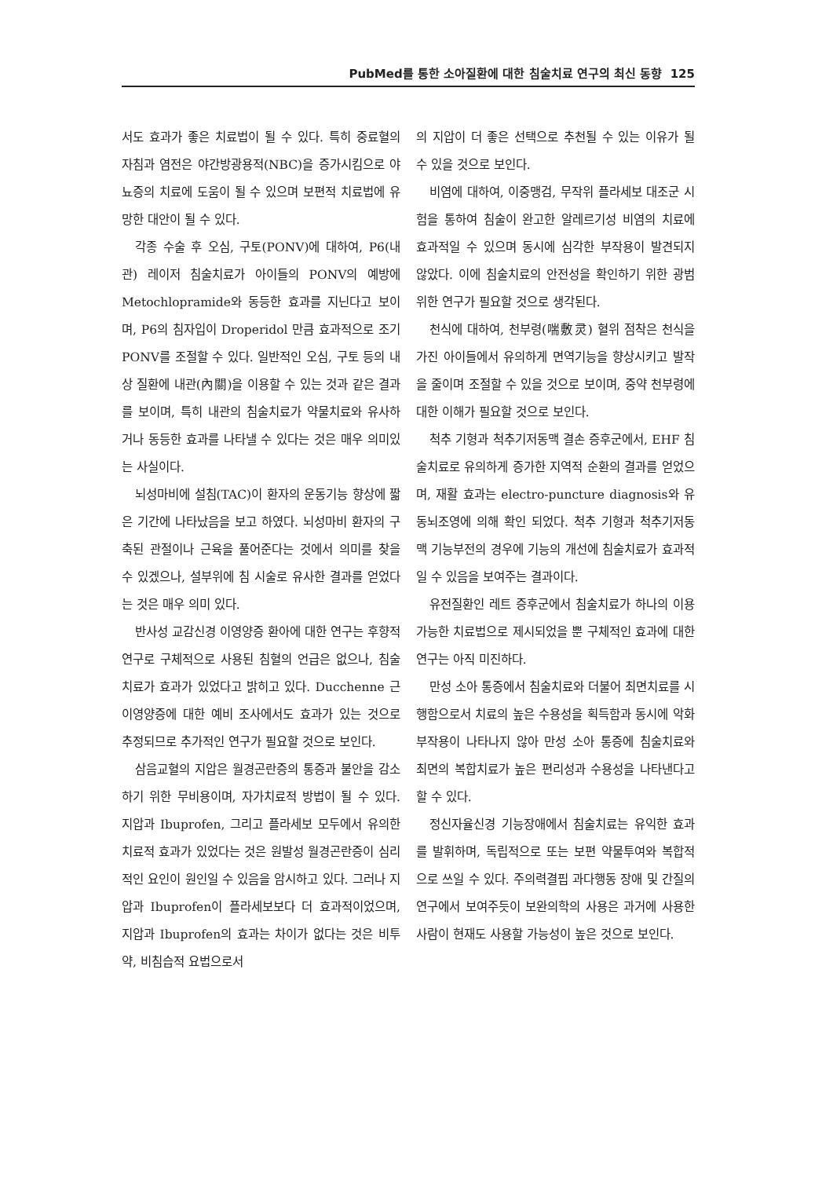PubMed를 통한 소아질환에 대한 침술치료 연구의 최신 동향 125
서도 효과가 좋은 치료법이 될 수 있다. 특히 중료혈의 자침과 염전은 야간방광용적(NBC)을 증가시킴으로 야뇨증의 치료에 도움이 될 수 있으며 보편적 치료법에 유망한 대안이 될 수 있다.
각종 수술 후 오심, 구토(PONV)에 대하여, P6(내관) 레이저 침술치료가 아이들의 PONV의 예방에 Metochlopramide와 동등한 효과를 지닌다고 보이며, P6의 침자입이 Droperidol 만큼 효과적으로 조기 PONV를 조절할 수 있다. 일반적인 오심, 구토 등의 내상 질환에 내관(內關)을 이용할 수 있는 것과 같은 결과를 보이며, 특히 내관의 침술치료가 약물치료와 유사하거나 동등한 효과를 나타낼 수 있다는 것은 매우 의미있는 사실이다.
뇌성마비에 설침(TAC)이 환자의 운동기능 향상에 짧은 기간에 나타났음을 보고 하였다. 뇌성마비 환자의 구축된 관절이나 근육을 풀어준다는 것에서 의미를 찾을 수 있겠으나, 설부위에 침 시술로 유사한 결과를 얻었다는 것은 매우 의미 있다.
반사성 교감신경 이영양증 환아에 대한 연구는 후향적 연구로 구체적으로 사용된 침혈의 언급은 없으나, 침술치료가 효과가 있었다고 밝히고 있다. Ducchenne 근이영양증에 대한 예비 조사에서도 효과가 있는 것으로 추정되므로 추가적인 연구가 필요할 것으로 보인다.
삼음교혈의 지압은 월경곤란증의 통증과 불안을 감소하기 위한 무비용이며, 자가치료적 방법이 될 수 있다. 지압과 Ibuprofen, 그리고 플라세보 모두에서 유의한 치료적 효과가 있었다는 것은 원발성 월경곤란증이 심리적인 요인이 원인일 수 있음을 암시하고 있다. 그러나 지압과 Ibuprofen이 플라세보보다 더 효과적이었으며, 지압과 Ibuprofen의 효과는 차이가 없다는 것은 비투약, 비침습적 요법으로서
의 지압이 더 좋은 선택으로 추천될 수 있는 이유가 될 수 있을 것으로 보인다.
비염에 대하여, 이중맹검, 무작위 플라세보 대조군 시험을 통하여 침술이 완고한 알레르기성 비염의 치료에 효과적일 수 있으며 동시에 심각한 부작용이 발견되지 않았다. 이에 침술치료의 안전성을 확인하기 위한 광범위한 연구가 필요할 것으로 생각된다.
천식에 대하여, 천부령(喘敷灵) 혈위 점착은 천식을 가진 아이들에서 유의하게 면역기능을 향상시키고 발작을 줄이며 조절할 수 있을 것으로 보이며, 중약 천부령에 대한 이해가 필요할 것으로 보인다.
척추 기형과 척추기저동맥 결손 증후군에서, EHF 침술치료로 유의하게 증가한 지역적 순환의 결과를 얻었으며, 재활 효과는 electro-puncture diagnosis와 유동뇌조영에 의해 확인 되었다. 척추 기형과 척추기저동맥 기능부전의 경우에 기능의 개선에 침술치료가 효과적일 수 있음을 보여주는 결과이다.
유전질환인 레트 증후군에서 침술치료가 하나의 이용 가능한 치료법으로 제시되었을 뿐 구체적인 효과에 대한 연구는 아직 미진하다.
만성 소아 통증에서 침술치료와 더불어 최면치료를 시행함으로서 치료의 높은 수용성을 획득함과 동시에 악화 부작용이 나타나지 않아 만성 소아 통증에 침술치료와 최면의 복합치료가 높은 편리성과 수용성을 나타낸다고 할 수 있다.
정신자율신경 기능장애에서 침술치료는 유익한 효과를 발휘하며, 독립적으로 또는 보편 약물투여와 복합적으로 쓰일 수 있다. 주의력결핍 과다행동 장애 및 간질의 연구에서 보여주듯이 보완의학의 사용은 과거에 사용한 사람이 현재도 사용할 가능성이 높은 것으로 보인다.